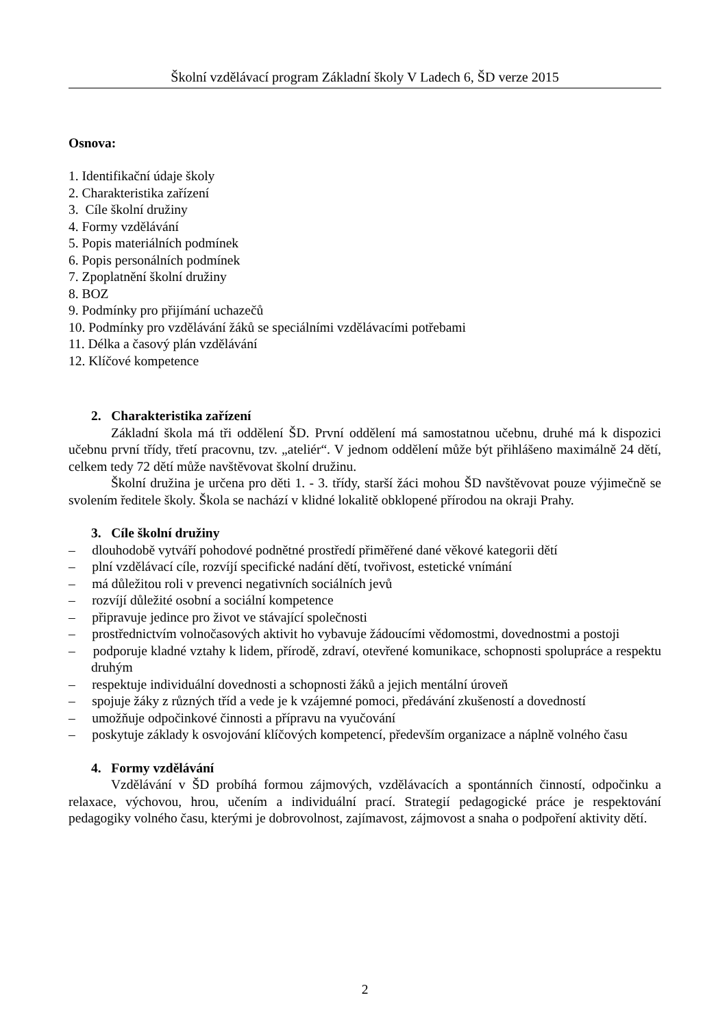Školní vzdělávací program Základní školy V Ladech 6, ŠD verze 2015
Osnova:
1. Identifikační údaje školy
2. Charakteristika zařízení
3. Cíle školní družiny
4. Formy vzdělávání
5. Popis materiálních podmínek
6. Popis personálních podmínek
7. Zpoplatnění školní družiny
8. BOZ
9. Podmínky pro přijímání uchazečů
10. Podmínky pro vzdělávání žáků se speciálními vzdělávacími potřebami
11. Délka a časový plán vzdělávání
12. Klíčové kompetence
2. Charakteristika zařízení
Základní škola má tři oddělení ŠD. První oddělení má samostatnou učebnu, druhé má k dispozici učebnu první třídy, třetí pracovnu, tzv. „ateliér“. V jednom oddělení může být přihlášeno maximálně 24 dětí, celkem tedy 72 dětí může navštěvovat školní družinu.
Školní družina je určena pro děti 1. - 3. třídy, starší žáci mohou ŠD navštěvovat pouze výjimečně se svolením ředitele školy. Škola se nachází v klidné lokalitě obklopené přírodou na okraji Prahy.
3. Cíle školní družiny
– dlouhodobě vytváří pohodové podnětné prostředí přiměřené dané věkové kategorii dětí
– plní vzdělávací cíle, rozvíjí specifické nadání dětí, tvořivost, estetické vnímání
– má důležitou roli v prevenci negativních sociálních jevů
– rozvíjí důležité osobní a sociální kompetence
– připravuje jedince pro život ve stávající společnosti
– prostřednictvím volnočasových aktivit ho vybavuje žádoucími vědomostmi, dovednostmi a postoji
– podporuje kladné vztahy k lidem, přírodě, zdraví, otevřené komunikace, schopnosti spolupráce a respektu druhým
– respektuje individuální dovednosti a schopnosti žáků a jejich mentální úroveň
– spojuje žáky z různých tříd a vede je k vzájemné pomoci, předávání zkušeností a dovedností
– umožňuje odpočinkové činnosti a přípravu na vyučování
– poskytuje základy k osvojování klíčových kompetencí, především organizace a náplně volného času
4. Formy vzdělávání
Vzdělávání v ŠD probíhá formou zájmových, vzdělávacích a spontánních činností, odpočinku a relaxace, výchovou, hrou, učením a individuální prací. Strategií pedagogické práce je respektování pedagogiky volného času, kterými je dobrovolnost, zajímavost, zájmovost a snaha o podpoření aktivity dětí.
2